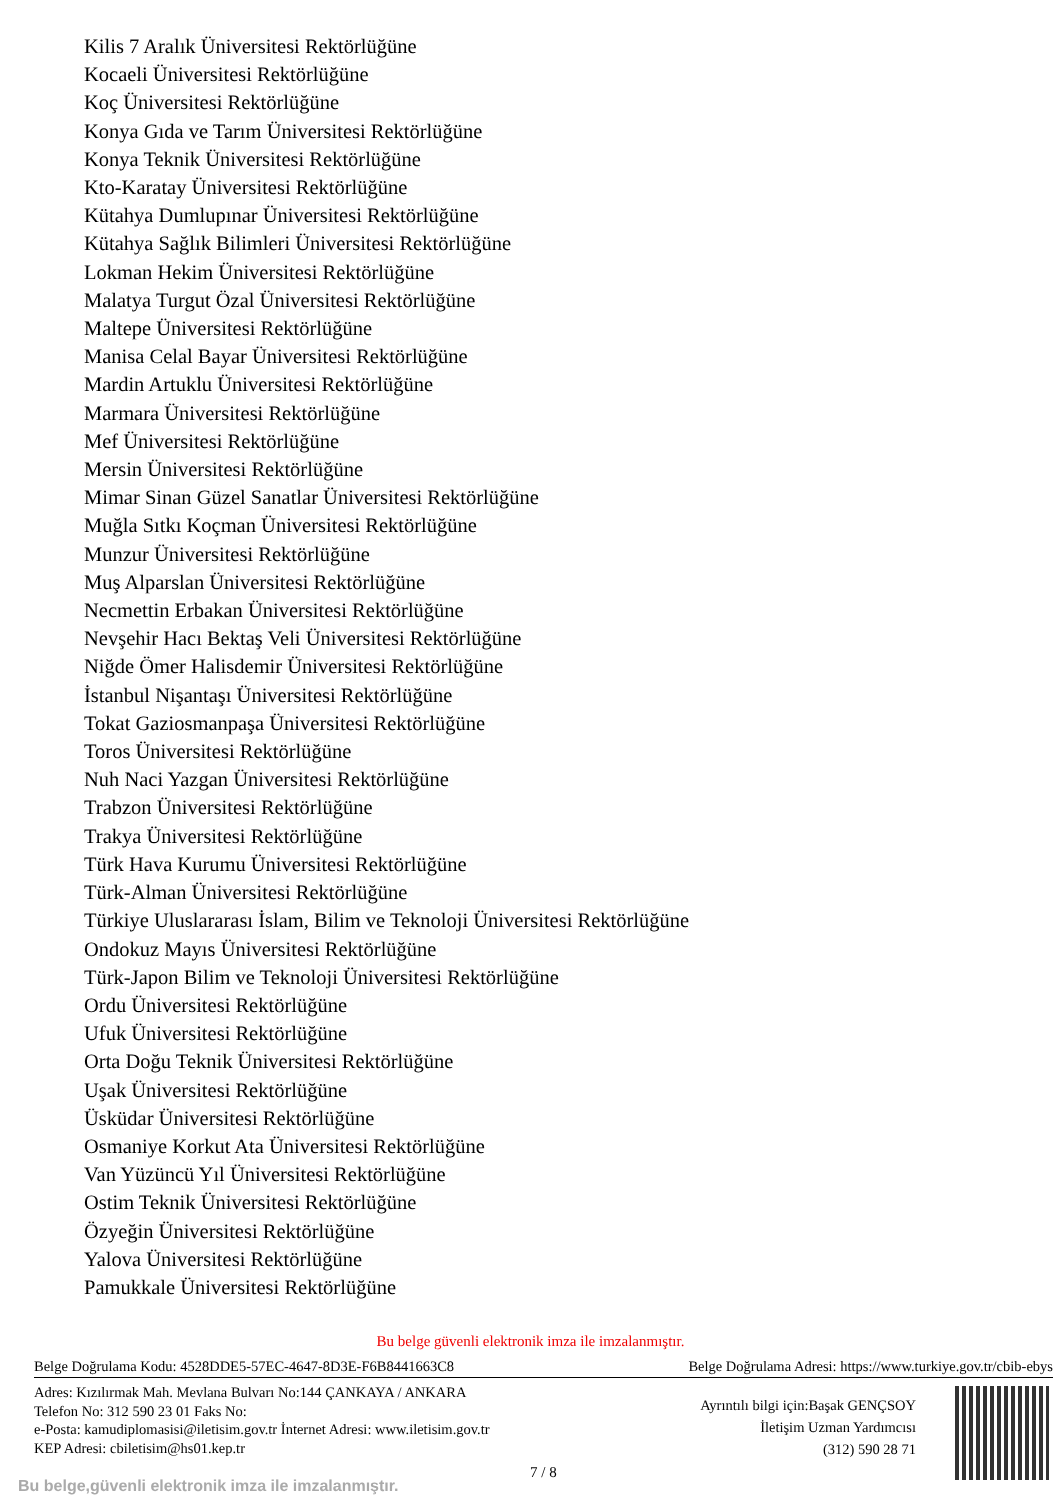Kilis 7 Aralık Üniversitesi Rektörlüğüne
Kocaeli Üniversitesi Rektörlüğüne
Koç Üniversitesi Rektörlüğüne
Konya Gıda ve Tarım Üniversitesi Rektörlüğüne
Konya Teknik Üniversitesi Rektörlüğüne
Kto-Karatay Üniversitesi Rektörlüğüne
Kütahya Dumlupınar Üniversitesi Rektörlüğüne
Kütahya Sağlık Bilimleri Üniversitesi Rektörlüğüne
Lokman Hekim Üniversitesi Rektörlüğüne
Malatya Turgut Özal Üniversitesi Rektörlüğüne
Maltepe Üniversitesi Rektörlüğüne
Manisa Celal Bayar Üniversitesi Rektörlüğüne
Mardin Artuklu Üniversitesi Rektörlüğüne
Marmara Üniversitesi Rektörlüğüne
Mef Üniversitesi Rektörlüğüne
Mersin Üniversitesi Rektörlüğüne
Mimar Sinan Güzel Sanatlar Üniversitesi Rektörlüğüne
Muğla Sıtkı Koçman Üniversitesi Rektörlüğüne
Munzur Üniversitesi Rektörlüğüne
Muş Alparslan Üniversitesi Rektörlüğüne
Necmettin Erbakan Üniversitesi Rektörlüğüne
Nevşehir Hacı Bektaş Veli Üniversitesi Rektörlüğüne
Niğde Ömer Halisdemir Üniversitesi Rektörlüğüne
İstanbul Nişantaşı Üniversitesi Rektörlüğüne
Tokat Gaziosmanpaşa Üniversitesi Rektörlüğüne
Toros Üniversitesi Rektörlüğüne
Nuh Naci Yazgan Üniversitesi Rektörlüğüne
Trabzon Üniversitesi Rektörlüğüne
Trakya Üniversitesi Rektörlüğüne
Türk Hava Kurumu Üniversitesi Rektörlüğüne
Türk-Alman Üniversitesi Rektörlüğüne
Türkiye Uluslararası İslam, Bilim ve Teknoloji Üniversitesi Rektörlüğüne
Ondokuz Mayıs Üniversitesi Rektörlüğüne
Türk-Japon Bilim ve Teknoloji Üniversitesi Rektörlüğüne
Ordu Üniversitesi Rektörlüğüne
Ufuk Üniversitesi Rektörlüğüne
Orta Doğu Teknik Üniversitesi Rektörlüğüne
Uşak Üniversitesi Rektörlüğüne
Üsküdar Üniversitesi Rektörlüğüne
Osmaniye Korkut Ata Üniversitesi Rektörlüğüne
Van Yüzüncü Yıl Üniversitesi Rektörlüğüne
Ostim Teknik Üniversitesi Rektörlüğüne
Özyeğin Üniversitesi Rektörlüğüne
Yalova Üniversitesi Rektörlüğüne
Pamukkale Üniversitesi Rektörlüğüne
Bu belge güvenli elektronik imza ile imzalanmıştır.
Belge Doğrulama Kodu: 4528DDE5-57EC-4647-8D3E-F6B8441663C8 Belge Doğrulama Adresi: https://www.turkiye.gov.tr/cbib-ebys
Adres: Kızılırmak Mah. Mevlana Bulvarı No:144 ÇANKAYA / ANKARA
Telefon No: 312 590 23 01 Faks No:
e-Posta: kamudiplomasisi@iletisim.gov.tr İnternet Adresi: www.iletisim.gov.tr
KEP Adresi: cbiletisim@hs01.kep.tr
Ayrıntılı bilgi için:Başak GENÇSOY
İletişim Uzman Yardımcısı
(312) 590 28 71
7 / 8
Bu belge,güvenli elektronik imza ile imzalanmıştır.